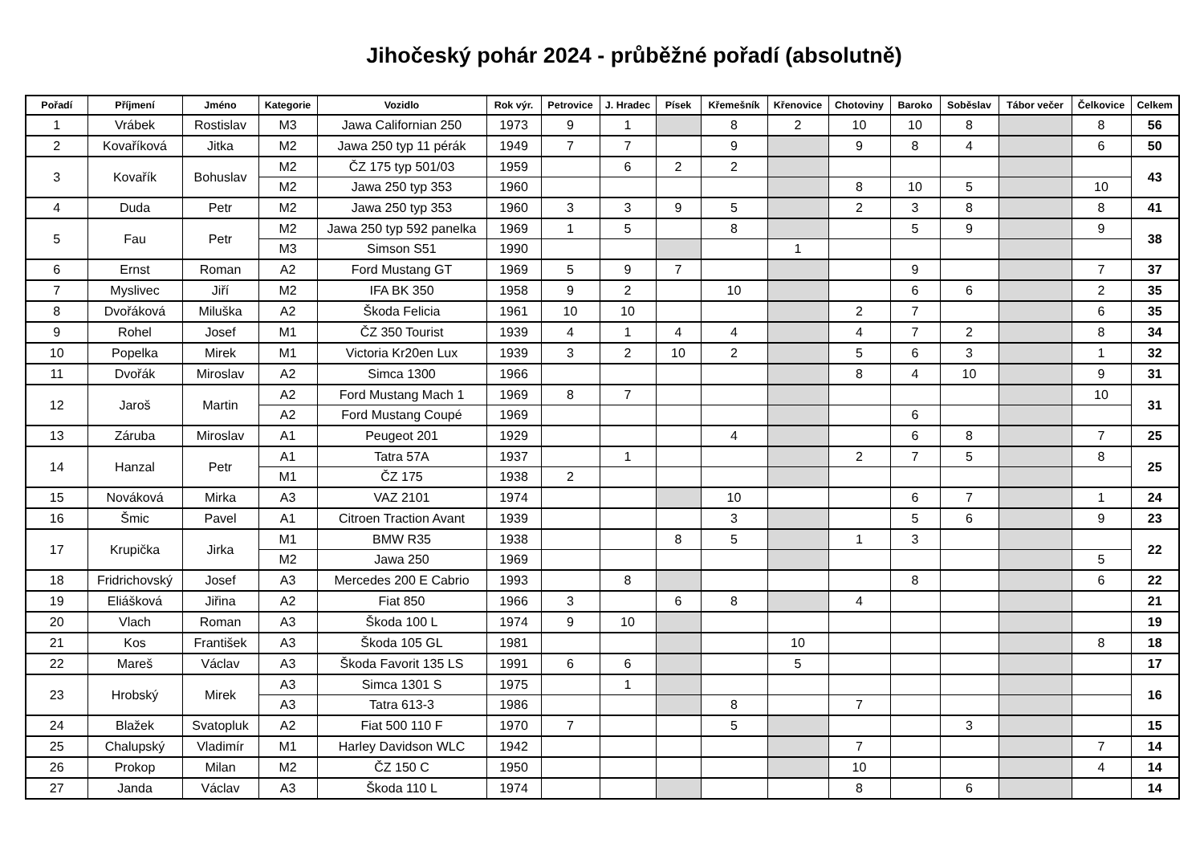Jihočeský pohár 2024 - průběžné pořadí (absolutně)
| Pořadí | Příjmení | Jméno | Kategorie | Vozidlo | Rok výr. | Petrovice | J. Hradec | Písek | Křemešník | Křenovice | Chotoviny | Baroko | Soběslav | Tábor večer | Čelkovice | Celkem |
| --- | --- | --- | --- | --- | --- | --- | --- | --- | --- | --- | --- | --- | --- | --- | --- | --- |
| 1 | Vrábek | Rostislav | M3 | Jawa Californian 250 | 1973 | 9 | 1 | | 8 | 2 | 10 | 10 | 8 | | 8 | 56 |
| 2 | Kovaříková | Jitka | M2 | Jawa 250 typ 11 pérák | 1949 | 7 | 7 | | 9 | | 9 | 8 | 4 | | 6 | 50 |
| 3 | Kovařík | Bohuslav | M2 | ČZ 175 typ 501/03 | 1959 | | 6 | 2 | 2 | | | | | | | 43 |
| | | | M2 | Jawa 250 typ 353 | 1960 | | | | | | 8 | 10 | 5 | | 10 | |
| 4 | Duda | Petr | M2 | Jawa 250 typ 353 | 1960 | 3 | 3 | 9 | 5 | | 2 | 3 | 8 | | 8 | 41 |
| 5 | Fau | Petr | M2 | Jawa 250 typ 592 panelka | 1969 | 1 | 5 | | 8 | | | 5 | 9 | | 9 | 38 |
| | | | M3 | Simson S51 | 1990 | | | | | 1 | | | | | | |
| 6 | Ernst | Roman | A2 | Ford Mustang GT | 1969 | 5 | 9 | 7 | | | | 9 | | | 7 | 37 |
| 7 | Myslivec | Jiří | M2 | IFA BK 350 | 1958 | 9 | 2 | | 10 | | | 6 | 6 | | 2 | 35 |
| 8 | Dvořáková | Miluška | A2 | Škoda Felicia | 1961 | 10 | 10 | | | | 2 | 7 | | | 6 | 35 |
| 9 | Rohel | Josef | M1 | ČZ 350 Tourist | 1939 | 4 | 1 | 4 | 4 | | 4 | 7 | 2 | | 8 | 34 |
| 10 | Popelka | Mirek | M1 | Victoria Kr20en Lux | 1939 | 3 | 2 | 10 | 2 | | 5 | 6 | 3 | | 1 | 32 |
| 11 | Dvořák | Miroslav | A2 | Simca 1300 | 1966 | | | | | | 8 | 4 | 10 | | 9 | 31 |
| 12 | Jaroš | Martin | A2 | Ford Mustang Mach 1 | 1969 | 8 | 7 | | | | | | | | 10 | 31 |
| | | | A2 | Ford Mustang Coupé | 1969 | | | | | | | 6 | | | | |
| 13 | Záruba | Miroslav | A1 | Peugeot 201 | 1929 | | | | 4 | | | 6 | 8 | | 7 | 25 |
| 14 | Hanzal | Petr | A1 | Tatra 57A | 1937 | | 1 | | | | 2 | 7 | 5 | | 8 | 25 |
| | | | M1 | ČZ 175 | 1938 | 2 | | | | | | | | | | |
| 15 | Nováková | Mirka | A3 | VAZ 2101 | 1974 | | | | 10 | | | 6 | 7 | | 1 | 24 |
| 16 | Šmic | Pavel | A1 | Citroen Traction Avant | 1939 | | | | 3 | | | 5 | 6 | | 9 | 23 |
| 17 | Krupička | Jirka | M1 | BMW R35 | 1938 | | | 8 | 5 | | 1 | 3 | | | | 22 |
| | | | M2 | Jawa 250 | 1969 | | | | | | | | | | 5 | |
| 18 | Fridrichovský | Josef | A3 | Mercedes 200 E Cabrio | 1993 | | 8 | | | | | 8 | | | 6 | 22 |
| 19 | Eliášková | Jiřina | A2 | Fiat 850 | 1966 | 3 | | 6 | 8 | | 4 | | | | | 21 |
| 20 | Vlach | Roman | A3 | Škoda 100 L | 1974 | 9 | 10 | | | | | | | | | 19 |
| 21 | Kos | František | A3 | Škoda 105 GL | 1981 | | | | | 10 | | | | | 8 | 18 |
| 22 | Mareš | Václav | A3 | Škoda Favorit 135 LS | 1991 | 6 | 6 | | | 5 | | | | | | 17 |
| 23 | Hrobský | Mirek | A3 | Simca 1301 S | 1975 | | 1 | | | | | | | | | 16 |
| | | | A3 | Tatra 613-3 | 1986 | | | | 8 | | 7 | | | | | |
| 24 | Blažek | Svatopluk | A2 | Fiat 500 110 F | 1970 | 7 | | | 5 | | | | 3 | | | 15 |
| 25 | Chalupský | Vladimír | M1 | Harley Davidson WLC | 1942 | | | | | | 7 | | | | 7 | 14 |
| 26 | Prokop | Milan | M2 | ČZ 150 C | 1950 | | | | | | 10 | | | | 4 | 14 |
| 27 | Janda | Václav | A3 | Škoda 110 L | 1974 | | | | | | 8 | | 6 | | | 14 |